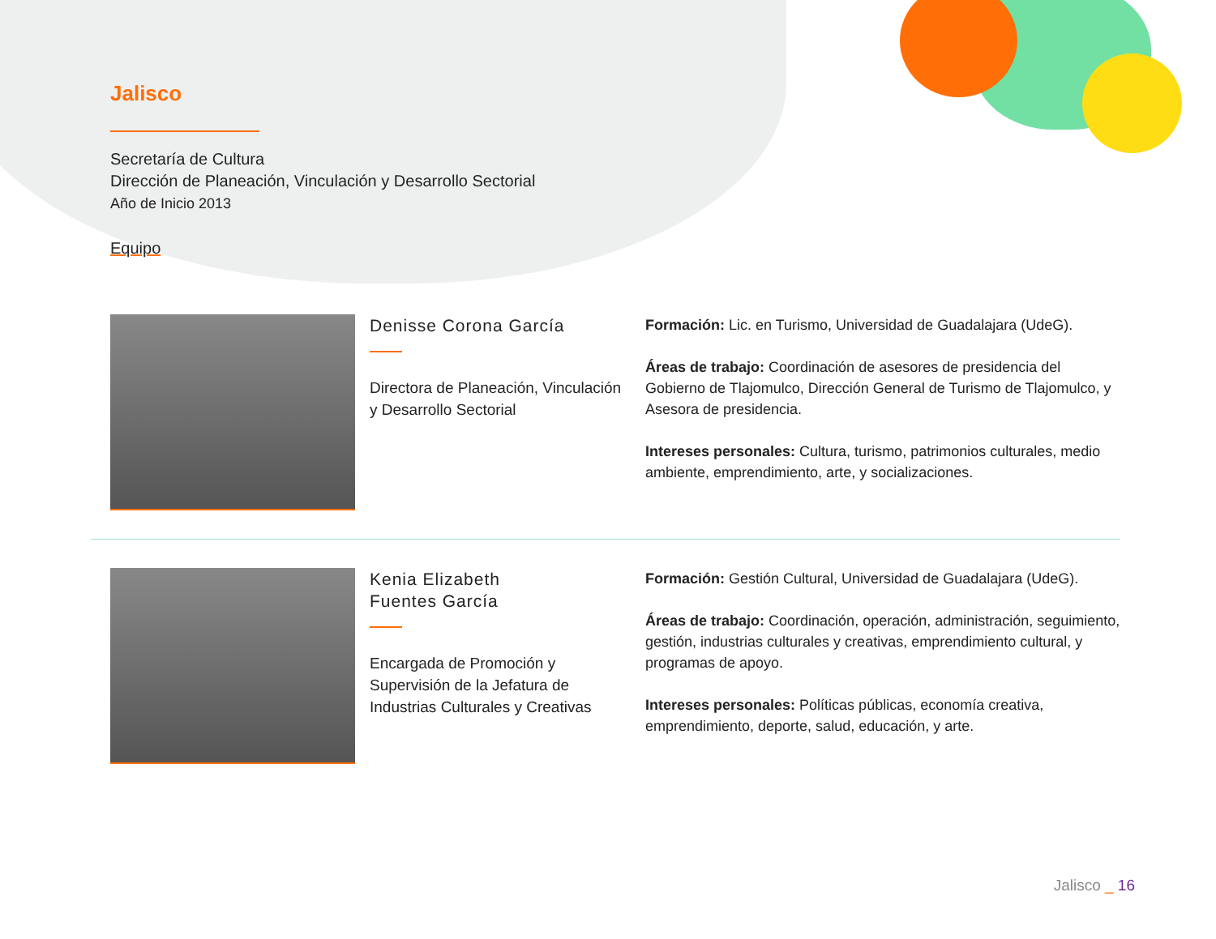Jalisco
Secretaría de Cultura
Dirección de Planeación, Vinculación y Desarrollo Sectorial
Año de Inicio 2013
Equipo
Denisse Corona García
Directora de Planeación, Vinculación y Desarrollo Sectorial
Formación: Lic. en Turismo, Universidad de Guadalajara (UdeG).
Áreas de trabajo: Coordinación de asesores de presidencia del Gobierno de Tlajomulco, Dirección General de Turismo de Tlajomulco, y Asesora de presidencia.
Intereses personales: Cultura, turismo, patrimonios culturales, medio ambiente, emprendimiento, arte, y socializaciones.
Kenia Elizabeth
Fuentes García
Encargada de Promoción y Supervisión de la Jefatura de Industrias Culturales y Creativas
Formación: Gestión Cultural, Universidad de Guadalajara (UdeG).
Áreas de trabajo: Coordinación, operación, administración, seguimiento, gestión, industrias culturales y creativas, emprendimiento cultural, y programas de apoyo.
Intereses personales: Políticas públicas, economía creativa, emprendimiento, deporte, salud, educación, y arte.
Jalisco _ 16